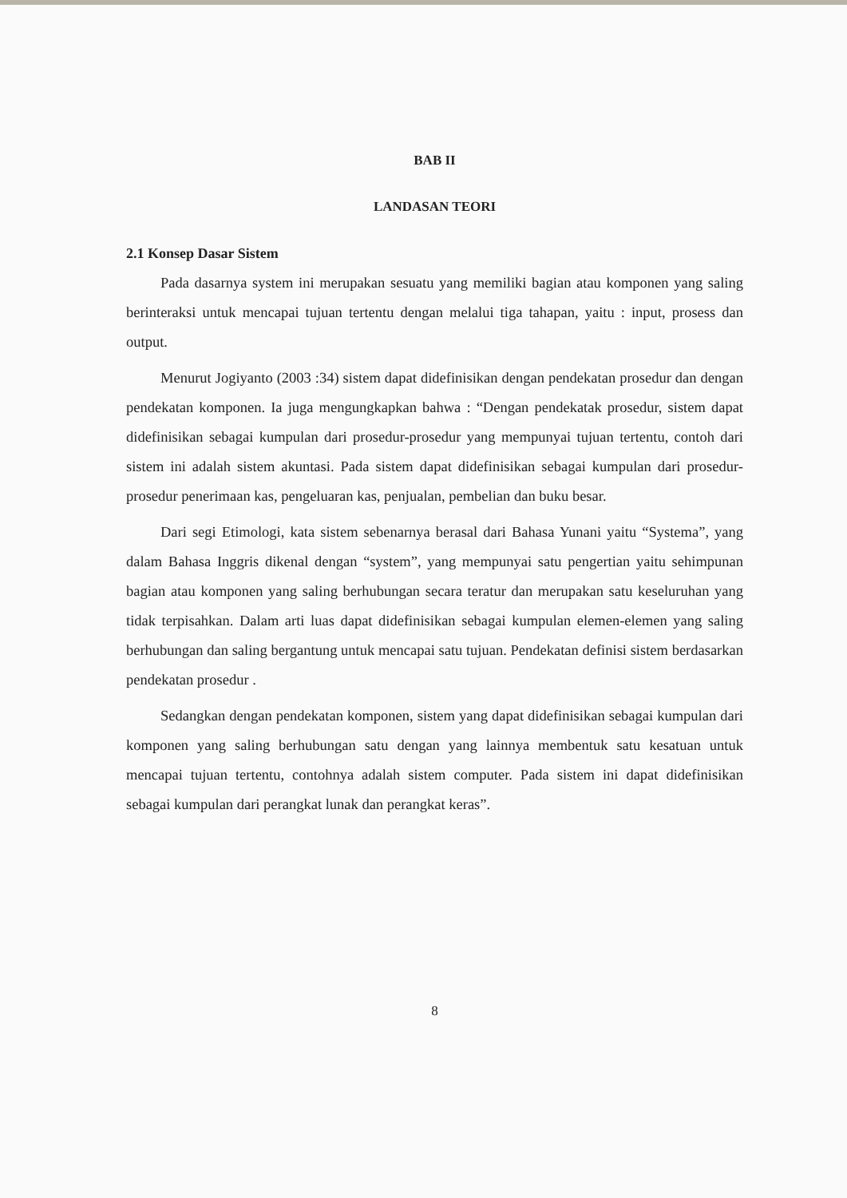BAB II
LANDASAN TEORI
2.1 Konsep Dasar Sistem
Pada dasarnya system ini merupakan sesuatu yang memiliki bagian atau komponen yang saling berinteraksi untuk mencapai tujuan tertentu dengan melalui tiga tahapan, yaitu : input, prosess dan output.
Menurut Jogiyanto (2003 :34) sistem dapat didefinisikan dengan pendekatan prosedur dan dengan pendekatan komponen. Ia juga mengungkapkan bahwa : “Dengan pendekatak prosedur, sistem dapat didefinisikan sebagai kumpulan dari prosedur-prosedur yang mempunyai tujuan tertentu, contoh dari sistem ini adalah sistem akuntasi. Pada sistem dapat didefinisikan sebagai kumpulan dari prosedur-prosedur penerimaan kas, pengeluaran kas, penjualan, pembelian dan buku besar.
Dari segi Etimologi, kata sistem sebenarnya berasal dari Bahasa Yunani yaitu “Systema”, yang dalam Bahasa Inggris dikenal dengan “system”, yang mempunyai satu pengertian yaitu sehimpunan bagian atau komponen yang saling berhubungan secara teratur dan merupakan satu keseluruhan yang tidak terpisahkan. Dalam arti luas dapat didefinisikan sebagai kumpulan elemen-elemen yang saling berhubungan dan saling bergantung untuk mencapai satu tujuan. Pendekatan definisi sistem berdasarkan pendekatan prosedur .
Sedangkan dengan pendekatan komponen, sistem yang dapat didefinisikan sebagai kumpulan dari komponen yang saling berhubungan satu dengan yang lainnya membentuk satu kesatuan untuk mencapai tujuan tertentu, contohnya adalah sistem computer. Pada sistem ini dapat didefinisikan sebagai kumpulan dari perangkat lunak dan perangkat keras”.
8